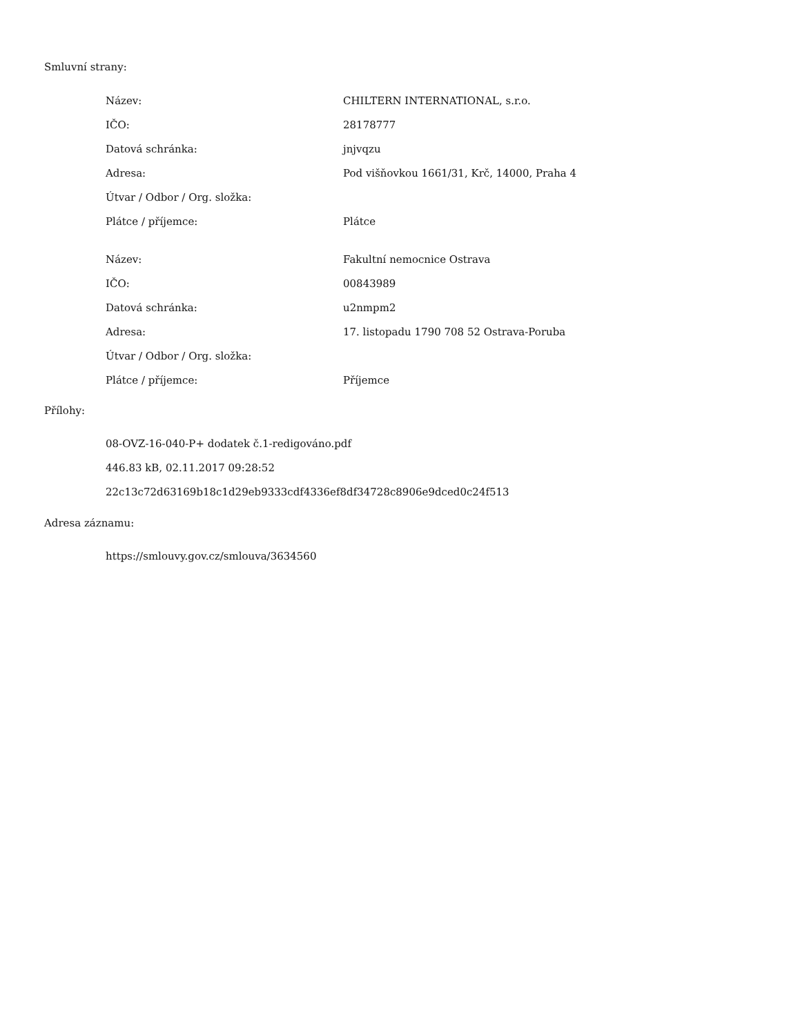Smluvní strany:
| Název: | CHILTERN INTERNATIONAL, s.r.o. |
| IČO: | 28178777 |
| Datová schránka: | jnjvqzu |
| Adresa: | Pod višňovkou 1661/31, Krč, 14000, Praha 4 |
| Útvar / Odbor / Org. složka: | |
| Plátce / příjemce: | Plátce |
| Název: | Fakultní nemocnice Ostrava |
| IČO: | 00843989 |
| Datová schránka: | u2nmpm2 |
| Adresa: | 17. listopadu 1790 708 52 Ostrava-Poruba |
| Útvar / Odbor / Org. složka: | |
| Plátce / příjemce: | Příjemce |
Přílohy:
08-OVZ-16-040-P+ dodatek č.1-redigováno.pdf
446.83 kB, 02.11.2017 09:28:52
22c13c72d63169b18c1d29eb9333cdf4336ef8df34728c8906e9dced0c24f513
Adresa záznamu:
https://smlouvy.gov.cz/smlouva/3634560